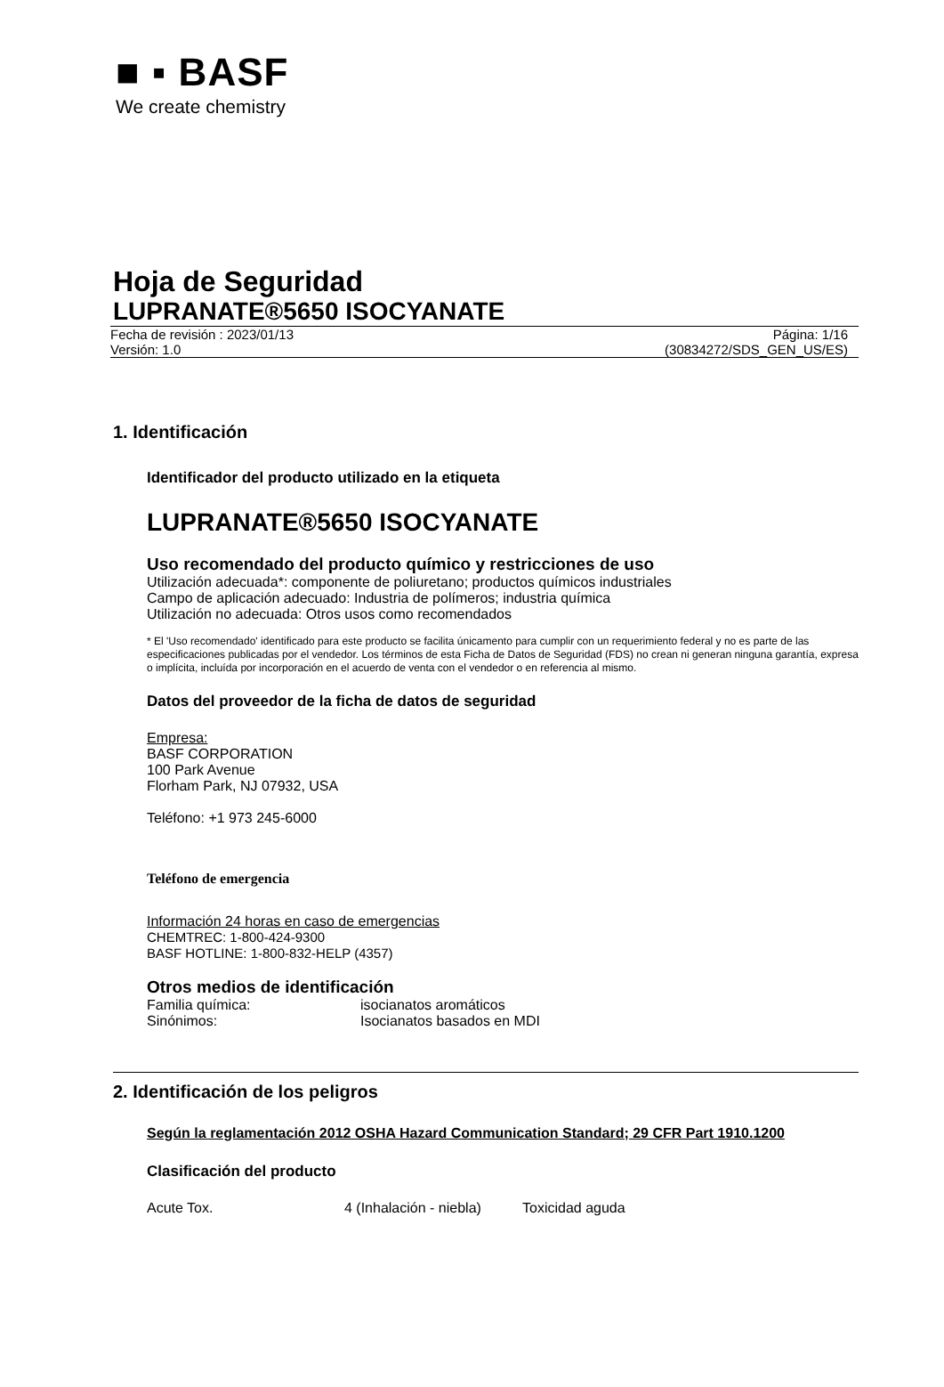■ ▪ BASF
We create chemistry
Hoja de Seguridad
LUPRANATE®5650 ISOCYANATE
Fecha de revisión : 2023/01/13
Versión: 1.0
Página: 1/16
(30834272/SDS_GEN_US/ES)
1. Identificación
Identificador del producto utilizado en la etiqueta
LUPRANATE®5650 ISOCYANATE
Uso recomendado del producto químico y restricciones de uso
Utilización adecuada*: componente de poliuretano; productos químicos industriales
Campo de aplicación adecuado: Industria de polímeros; industria química
Utilización no adecuada: Otros usos como recomendados
* El 'Uso recomendado' identificado para este producto se facilita únicamento para cumplir con un requerimiento federal y no es parte de las especificaciones publicadas por el vendedor. Los términos de esta Ficha de Datos de Seguridad (FDS) no crean ni generan ninguna garantía, expresa o implícita, incluída por incorporación en el acuerdo de venta con el vendedor o en referencia al mismo.
Datos del proveedor de la ficha de datos de seguridad
Empresa:
BASF CORPORATION
100 Park Avenue
Florham Park, NJ 07932, USA
Teléfono: +1 973 245-6000
Teléfono de emergencia
Información 24 horas en caso de emergencias
CHEMTREC: 1-800-424-9300
BASF HOTLINE: 1-800-832-HELP (4357)
Otros medios de identificación
Familia química: isocianatos aromáticos
Sinónimos: Isocianatos basados en MDI
2. Identificación de los peligros
Según la reglamentación 2012 OSHA Hazard Communication Standard; 29 CFR Part 1910.1200
Clasificación del producto
Acute Tox. 4 (Inhalación - niebla) Toxicidad aguda